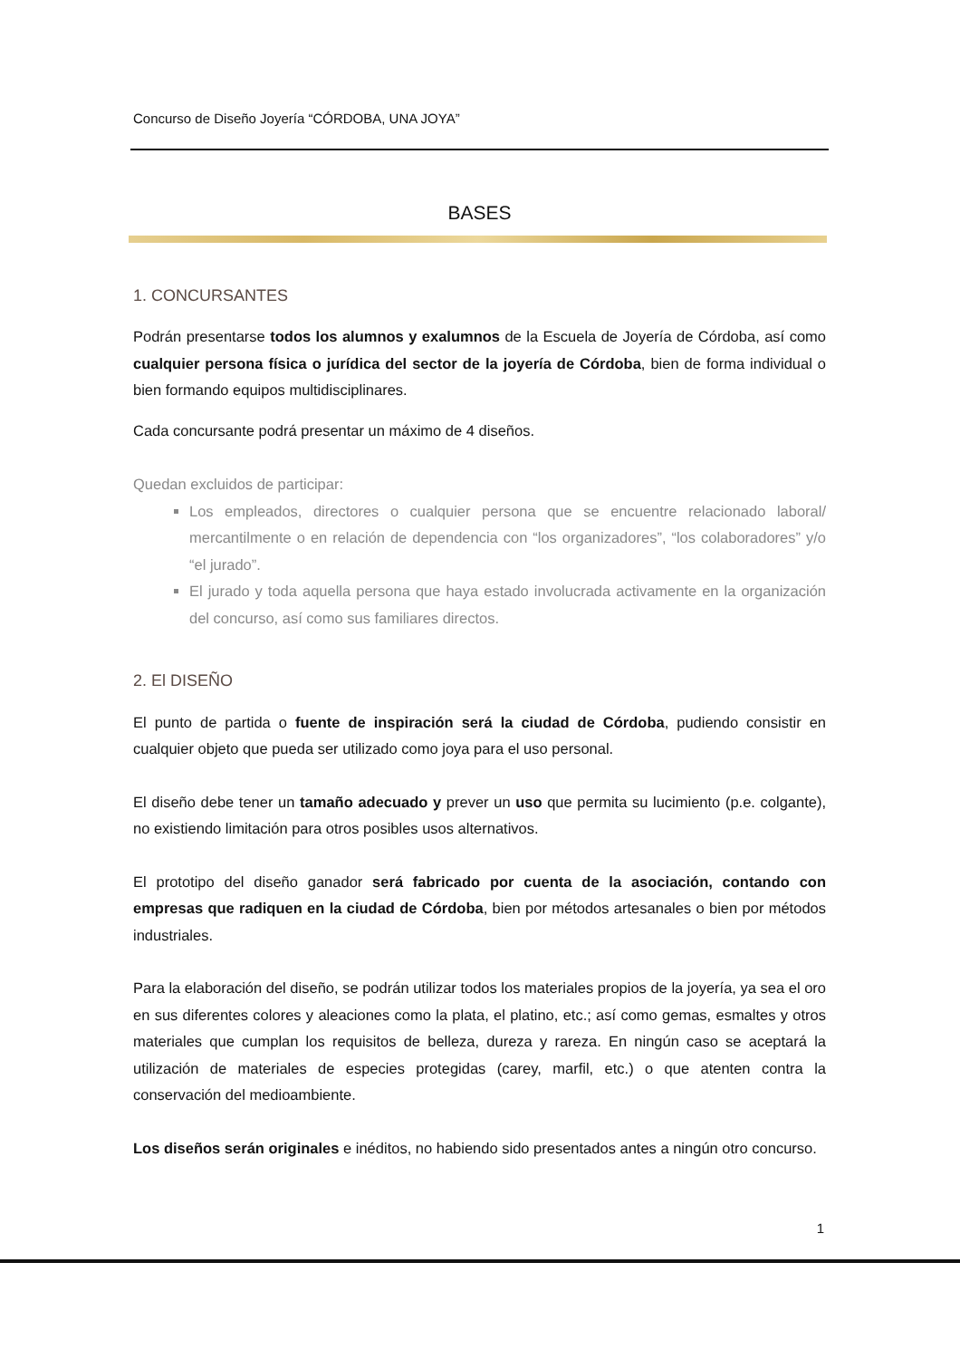Concurso de Diseño Joyería “CÓRDOBA, UNA JOYA”
BASES
1. CONCURSANTES
Podrán presentarse todos los alumnos y exalumnos de la Escuela de Joyería de Córdoba, así como cualquier persona física o jurídica del sector de la joyería de Córdoba, bien de forma individual o bien formando equipos multidisciplinares.
Cada concursante podrá presentar un máximo de 4 diseños.
Quedan excluidos de participar:
Los empleados, directores o cualquier persona que se encuentre relacionado laboral/ mercantilmente o en relación de dependencia con “los organizadores”, “los colaboradores” y/o “el jurado”.
El jurado y toda aquella persona que haya estado involucrada activamente en la organización del concurso, así como sus familiares directos.
2. El DISEÑO
El punto de partida o fuente de inspiración será la ciudad de Córdoba, pudiendo consistir en cualquier objeto que pueda ser utilizado como joya para el uso personal.
El diseño debe tener un tamaño adecuado y prever un uso que permita su lucimiento (p.e. colgante), no existiendo limitación para otros posibles usos alternativos.
El prototipo del diseño ganador será fabricado por cuenta de la asociación, contando con empresas que radiquen en la ciudad de Córdoba, bien por métodos artesanales o bien por métodos industriales.
Para la elaboración del diseño, se podrán utilizar todos los materiales propios de la joyería, ya sea el oro en sus diferentes colores y aleaciones como la plata, el platino, etc.; así como gemas, esmaltes y otros materiales que cumplan los requisitos de belleza, dureza y rareza. En ningún caso se aceptará la utilización de materiales de especies protegidas (carey, marfil, etc.) o que atenten contra la conservación del medioambiente.
Los diseños serán originales e inéditos, no habiendo sido presentados antes a ningún otro concurso.
1